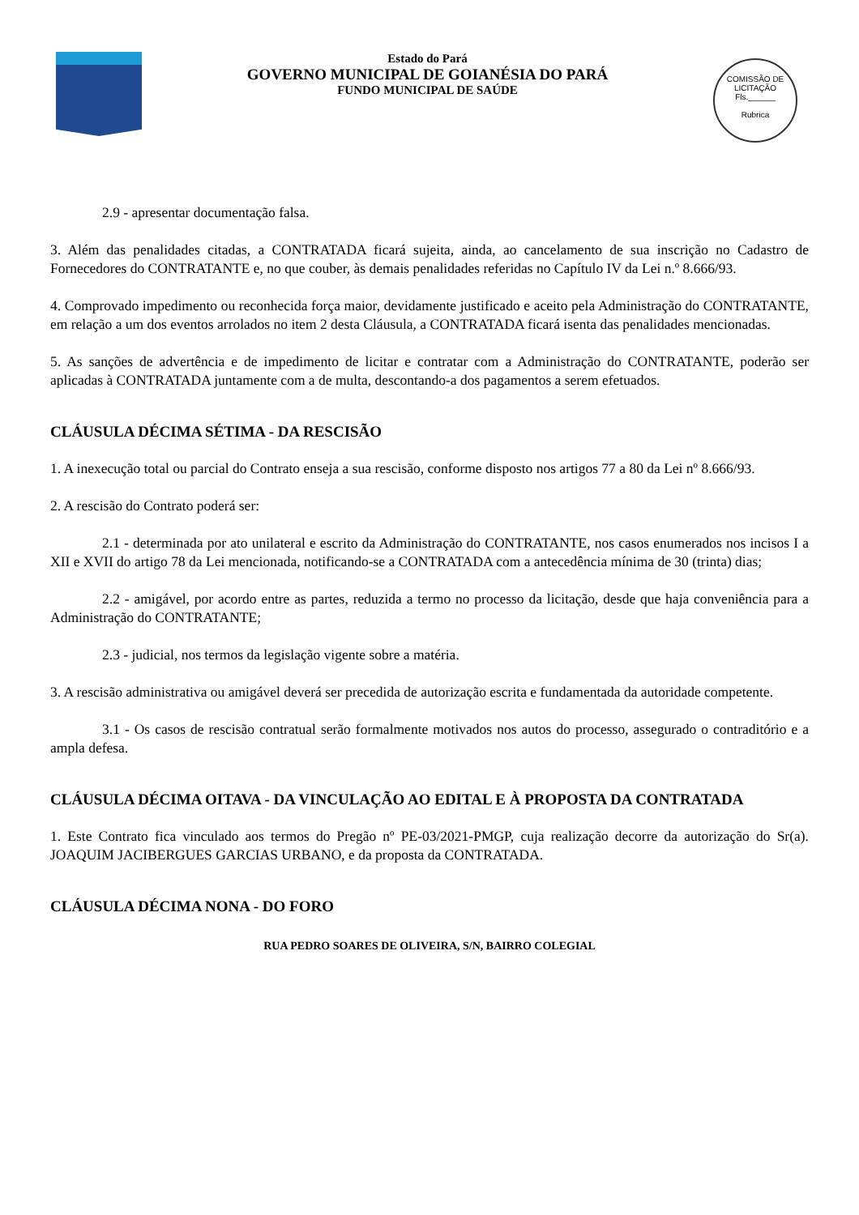Estado do Pará
GOVERNO MUNICIPAL DE GOIANÉSIA DO PARÁ
FUNDO MUNICIPAL DE SAÚDE
COMISSÃO DE LICITAÇÃO
Fls.______
Rubrica
2.9 - apresentar documentação falsa.
3. Além das penalidades citadas, a CONTRATADA ficará sujeita, ainda, ao cancelamento de sua inscrição no Cadastro de Fornecedores do CONTRATANTE e, no que couber, às demais penalidades referidas no Capítulo IV da Lei n.º 8.666/93.
4. Comprovado impedimento ou reconhecida força maior, devidamente justificado e aceito pela Administração do CONTRATANTE, em relação a um dos eventos arrolados no item 2 desta Cláusula, a CONTRATADA ficará isenta das penalidades mencionadas.
5. As sanções de advertência e de impedimento de licitar e contratar com a Administração do CONTRATANTE, poderão ser aplicadas à CONTRATADA juntamente com a de multa, descontando-a dos pagamentos a serem efetuados.
CLÁUSULA DÉCIMA SÉTIMA - DA RESCISÃO
1. A inexecução total ou parcial do Contrato enseja a sua rescisão, conforme disposto nos artigos 77 a 80 da Lei nº 8.666/93.
2. A rescisão do Contrato poderá ser:
2.1 - determinada por ato unilateral e escrito da Administração do CONTRATANTE, nos casos enumerados nos incisos I a XII e XVII do artigo 78 da Lei mencionada, notificando-se a CONTRATADA com a antecedência mínima de 30 (trinta) dias;
2.2 - amigável, por acordo entre as partes, reduzida a termo no processo da licitação, desde que haja conveniência para a Administração do CONTRATANTE;
2.3 - judicial, nos termos da legislação vigente sobre a matéria.
3. A rescisão administrativa ou amigável deverá ser precedida de autorização escrita e fundamentada da autoridade competente.
3.1 - Os casos de rescisão contratual serão formalmente motivados nos autos do processo, assegurado o contraditório e a ampla defesa.
CLÁUSULA DÉCIMA OITAVA - DA VINCULAÇÃO AO EDITAL E À PROPOSTA DA CONTRATADA
1. Este Contrato fica vinculado aos termos do Pregão nº PE-03/2021-PMGP, cuja realização decorre da autorização do Sr(a). JOAQUIM JACIBERGUES GARCIAS URBANO, e da proposta da CONTRATADA.
CLÁUSULA DÉCIMA NONA - DO FORO
RUA PEDRO SOARES DE OLIVEIRA, S/N, BAIRRO COLEGIAL